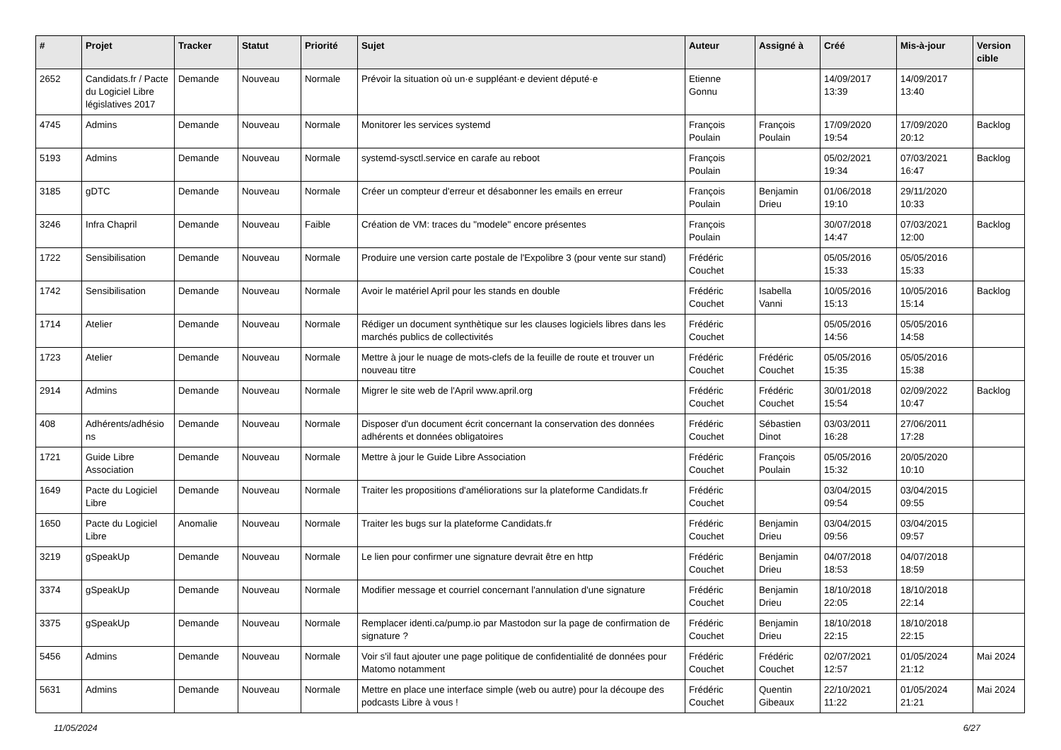| # | Projet | Tracker | Statut | Priorité | Sujet | Auteur | Assigné à | Créé | Mis-à-jour | Version cible |
| --- | --- | --- | --- | --- | --- | --- | --- | --- | --- | --- |
| 2652 | Candidats.fr / Pacte du Logiciel Libre législatives 2017 | Demande | Nouveau | Normale | Prévoir la situation où un·e suppléant·e devient député·e | Etienne Gonnu | | 14/09/2017 13:39 | 14/09/2017 13:40 | |
| 4745 | Admins | Demande | Nouveau | Normale | Monitorer les services systemd | François Poulain | François Poulain | 17/09/2020 19:54 | 17/09/2020 20:12 | Backlog |
| 5193 | Admins | Demande | Nouveau | Normale | systemd-sysctl.service en carafe au reboot | François Poulain | | 05/02/2021 19:34 | 07/03/2021 16:47 | Backlog |
| 3185 | gDTC | Demande | Nouveau | Normale | Créer un compteur d'erreur et désabonner les emails en erreur | François Poulain | Benjamin Drieu | 01/06/2018 19:10 | 29/11/2020 10:33 | |
| 3246 | Infra Chapril | Demande | Nouveau | Faible | Création de VM: traces du "modele" encore présentes | François Poulain | | 30/07/2018 14:47 | 07/03/2021 12:00 | Backlog |
| 1722 | Sensibilisation | Demande | Nouveau | Normale | Produire une version carte postale de l'Expolibre 3 (pour vente sur stand) | Frédéric Couchet | | 05/05/2016 15:33 | 05/05/2016 15:33 | |
| 1742 | Sensibilisation | Demande | Nouveau | Normale | Avoir le matériel April pour les stands en double | Frédéric Couchet | Isabella Vanni | 10/05/2016 15:13 | 10/05/2016 15:14 | Backlog |
| 1714 | Atelier | Demande | Nouveau | Normale | Rédiger un document synthètique sur les clauses logiciels libres dans les marchés publics de collectivités | Frédéric Couchet | | 05/05/2016 14:56 | 05/05/2016 14:58 | |
| 1723 | Atelier | Demande | Nouveau | Normale | Mettre à jour le nuage de mots-clefs de la feuille de route et trouver un nouveau titre | Frédéric Couchet | Frédéric Couchet | 05/05/2016 15:35 | 05/05/2016 15:38 | |
| 2914 | Admins | Demande | Nouveau | Normale | Migrer le site web de l'April www.april.org | Frédéric Couchet | Frédéric Couchet | 30/01/2018 15:54 | 02/09/2022 10:47 | Backlog |
| 408 | Adhérents/adhésio ns | Demande | Nouveau | Normale | Disposer d'un document écrit concernant la conservation des données adhérents et données obligatoires | Frédéric Couchet | Sébastien Dinot | 03/03/2011 16:28 | 27/06/2011 17:28 | |
| 1721 | Guide Libre Association | Demande | Nouveau | Normale | Mettre à jour le Guide Libre Association | Frédéric Couchet | François Poulain | 05/05/2016 15:32 | 20/05/2020 10:10 | |
| 1649 | Pacte du Logiciel Libre | Demande | Nouveau | Normale | Traiter les propositions d'améliorations sur la plateforme Candidats.fr | Frédéric Couchet | | 03/04/2015 09:54 | 03/04/2015 09:55 | |
| 1650 | Pacte du Logiciel Libre | Anomalie | Nouveau | Normale | Traiter les bugs sur la plateforme Candidats.fr | Frédéric Couchet | Benjamin Drieu | 03/04/2015 09:56 | 03/04/2015 09:57 | |
| 3219 | gSpeakUp | Demande | Nouveau | Normale | Le lien pour confirmer une signature devrait être en http | Frédéric Couchet | Benjamin Drieu | 04/07/2018 18:53 | 04/07/2018 18:59 | |
| 3374 | gSpeakUp | Demande | Nouveau | Normale | Modifier message et courriel concernant l'annulation d'une signature | Frédéric Couchet | Benjamin Drieu | 18/10/2018 22:05 | 18/10/2018 22:14 | |
| 3375 | gSpeakUp | Demande | Nouveau | Normale | Remplacer identi.ca/pump.io par Mastodon sur la page de confirmation de signature ? | Frédéric Couchet | Benjamin Drieu | 18/10/2018 22:15 | 18/10/2018 22:15 | |
| 5456 | Admins | Demande | Nouveau | Normale | Voir s'il faut ajouter une page politique de confidentialité de données pour Matomo notamment | Frédéric Couchet | Frédéric Couchet | 02/07/2021 12:57 | 01/05/2024 21:12 | Mai 2024 |
| 5631 | Admins | Demande | Nouveau | Normale | Mettre en place une interface simple (web ou autre) pour la découpe des podcasts Libre à vous ! | Frédéric Couchet | Quentin Gibeaux | 22/10/2021 11:22 | 01/05/2024 21:21 | Mai 2024 |
11/05/2024 6/27